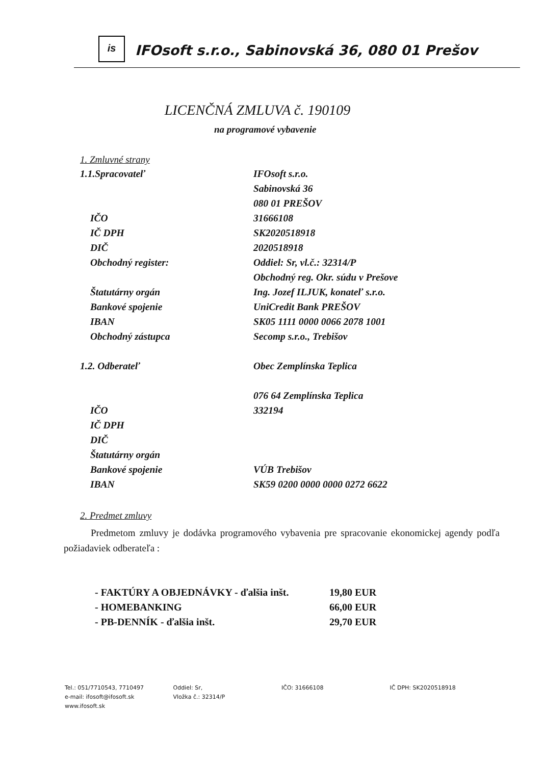is
IFOsoft s.r.o., Sabinovská 36, 080 01 Prešov
LICENČNÁ ZMLUVA č. 190109
na programové vybavenie
1. Zmluvné strany
1.1.Spracovateľ IFOsoft s.r.o.
Sabinovská 36
080 01 PREŠOV
IČO 31666108
IČ DPH SK2020518918
DIČ 2020518918
Obchodný register: Oddiel: Sr, vl.č.: 32314/P
Obchodný reg. Okr. súdu v Prešove
Štatutárny orgán Ing. Jozef ILJUK, konateľ s.r.o.
Bankové spojenie UniCredit Bank PREŠOV
IBAN SK05 1111 0000 0066 2078 1001
Obchodný zástupca Secomp s.r.o., Trebišov
1.2. Odberateľ Obec Zemplínska Teplica
076 64 Zemplínska Teplica
IČO 332194
IČ DPH
DIČ
Štatutárny orgán
Bankové spojenie VÚB Trebišov
IBAN SK59 0200 0000 0000 0272 6622
2. Predmet zmluvy
Predmetom zmluvy je dodávka programového vybavenia pre spracovanie ekonomickej agendy podľa požiadaviek odberateľa :
- FAKTÚRY A OBJEDNÁVKY - ďalšia inšt. 19,80 EUR
- HOMEBANKING 66,00 EUR
- PB-DENNÍK - ďalšia inšt. 29,70 EUR
Tel.: 051/7710543, 7710497
e-mail: ifosoft@ifosoft.sk
www.ifosoft.sk
Oddiel: Sr,
Vložka č.: 32314/P
IČO: 31666108 IČ DPH: SK2020518918